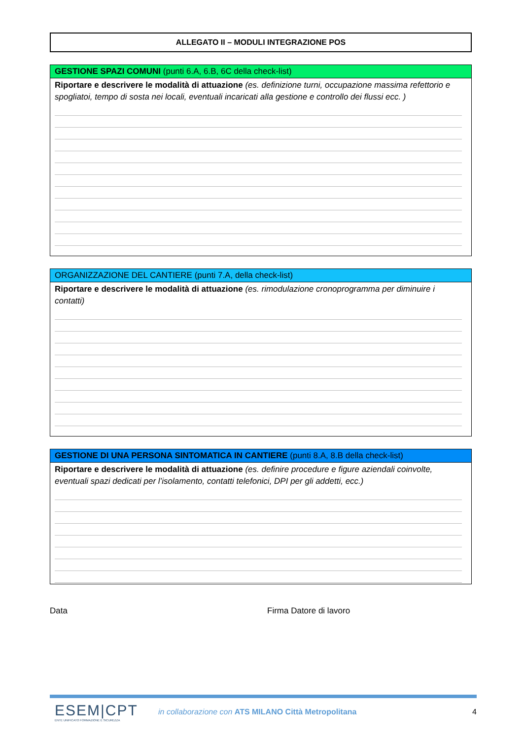ALLEGATO II – MODULI INTEGRAZIONE POS
GESTIONE SPAZI COMUNI (punti 6.A, 6.B, 6C della check-list)
Riportare e descrivere le modalità di attuazione (es. definizione turni, occupazione massima refettorio e spogliatoi, tempo di sosta nei locali, eventuali incaricati alla gestione e controllo dei flussi ecc. )
ORGANIZZAZIONE DEL CANTIERE (punti 7.A, della check-list)
Riportare e descrivere le modalità di attuazione (es. rimodulazione cronoprogramma per diminuire i contatti)
GESTIONE DI UNA PERSONA SINTOMATICA IN CANTIERE (punti 8.A, 8.B della check-list)
Riportare e descrivere le modalità di attuazione (es. definire procedure e figure aziendali coinvolte, eventuali spazi dedicati per l’isolamento, contatti telefonici, DPI per gli addetti, ecc.)
Data Firma Datore di lavoro
ESEM|CPT
ENTE UNIFICATO FORMAZIONE E SICUREZZA
in collaborazione con ATS MILANO Città Metropolitana
4